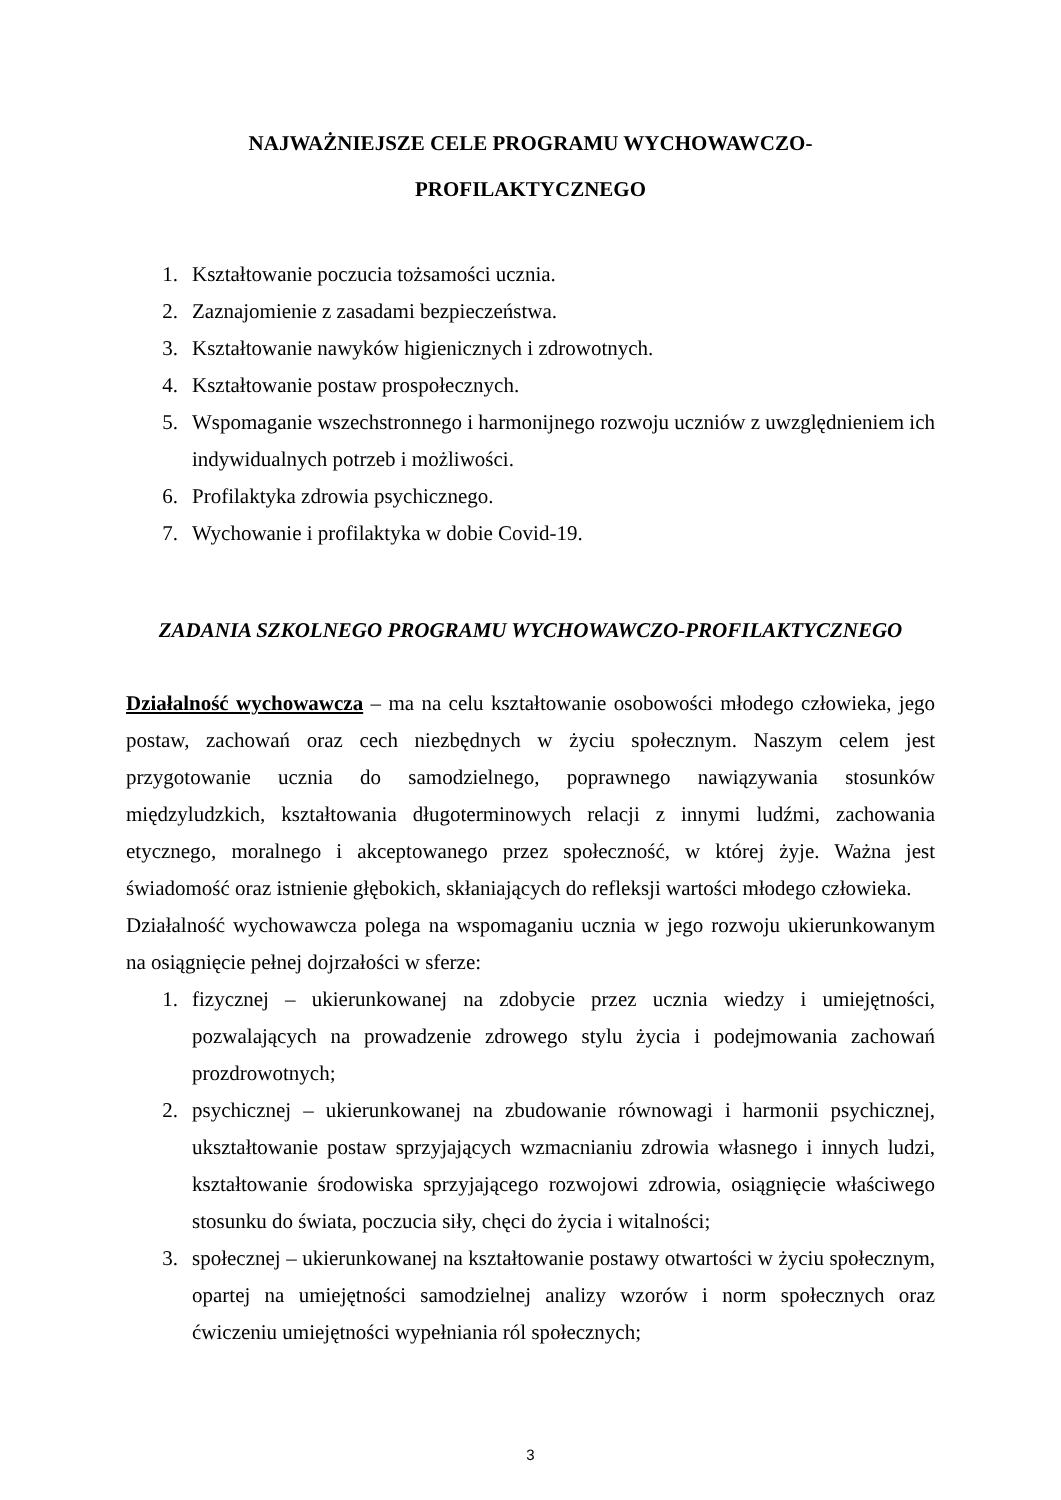NAJWAŻNIEJSZE CELE PROGRAMU WYCHOWAWCZO-
PROFILAKTYCZNEGO
1. Kształtowanie poczucia tożsamości ucznia.
2. Zaznajomienie z zasadami bezpieczeństwa.
3. Kształtowanie nawyków higienicznych i zdrowotnych.
4. Kształtowanie postaw prospołecznych.
5. Wspomaganie wszechstronnego i harmonijnego rozwoju uczniów z uwzględnieniem ich indywidualnych potrzeb i możliwości.
6. Profilaktyka zdrowia psychicznego.
7. Wychowanie i profilaktyka w dobie Covid-19.
ZADANIA SZKOLNEGO PROGRAMU WYCHOWAWCZO-PROFILAKTYCZNEGO
Działalność wychowawcza – ma na celu kształtowanie osobowości młodego człowieka, jego postaw, zachowań oraz cech niezbędnych w życiu społecznym. Naszym celem jest przygotowanie ucznia do samodzielnego, poprawnego nawiązywania stosunków międzyludzkich, kształtowania długoterminowych relacji z innymi ludźmi, zachowania etycznego, moralnego i akceptowanego przez społeczność, w której żyje. Ważna jest świadomość oraz istnienie głębokich, skłaniających do refleksji wartości młodego człowieka.
Działalność wychowawcza polega na wspomaganiu ucznia w jego rozwoju ukierunkowanym na osiągnięcie pełnej dojrzałości w sferze:
1. fizycznej – ukierunkowanej na zdobycie przez ucznia wiedzy i umiejętności, pozwalających na prowadzenie zdrowego stylu życia i podejmowania zachowań prozdrowotnych;
2. psychicznej – ukierunkowanej na zbudowanie równowagi i harmonii psychicznej, ukształtowanie postaw sprzyjających wzmacnianiu zdrowia własnego i innych ludzi, kształtowanie środowiska sprzyjającego rozwojowi zdrowia, osiągnięcie właściwego stosunku do świata, poczucia siły, chęci do życia i witalności;
3. społecznej – ukierunkowanej na kształtowanie postawy otwartości w życiu społecznym, opartej na umiejętności samodzielnej analizy wzorów i norm społecznych oraz ćwiczeniu umiejętności wypełniania ról społecznych;
3